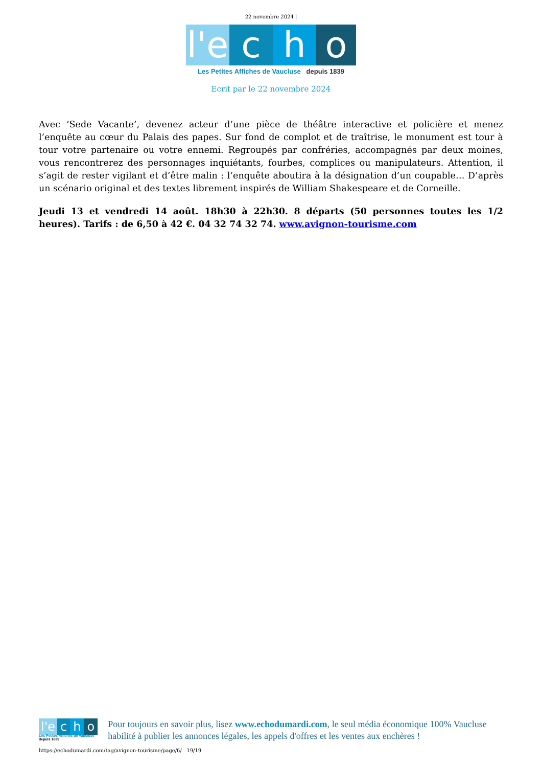22 novembre 2024 |
l'e c h o
Les Petites Affiches de Vaucluse depuis 1839
Ecrit par le 22 novembre 2024
Avec ‘Sede Vacante’, devenez acteur d’une pièce de théâtre interactive et policière et menez l’enquête au cœur du Palais des papes. Sur fond de complot et de traîtrise, le monument est tour à tour votre partenaire ou votre ennemi. Regroupés par confréries, accompagnés par deux moines, vous rencontrerez des personnages inquiétants, fourbes, complices ou manipulateurs. Attention, il s’agit de rester vigilant et d’être malin : l’enquête aboutira à la désignation d’un coupable… D’après un scénario original et des textes librement inspirés de William Shakespeare et de Corneille.
Jeudi 13 et vendredi 14 août. 18h30 à 22h30. 8 départs (50 personnes toutes les 1/2 heures). Tarifs : de 6,50 à 42 €. 04 32 74 32 74. www.avignon-tourisme.com
l'e c h o
Les Petites Affiches de Vaucluse depuis 1839
Pour toujours en savoir plus, lisez www.echodumardi.com, le seul média économique 100% Vaucluse habilité à publier les annonces légales, les appels d'offres et les ventes aux enchères !
https://echodumardi.com/tag/avignon-tourisme/page/6/ 19/19